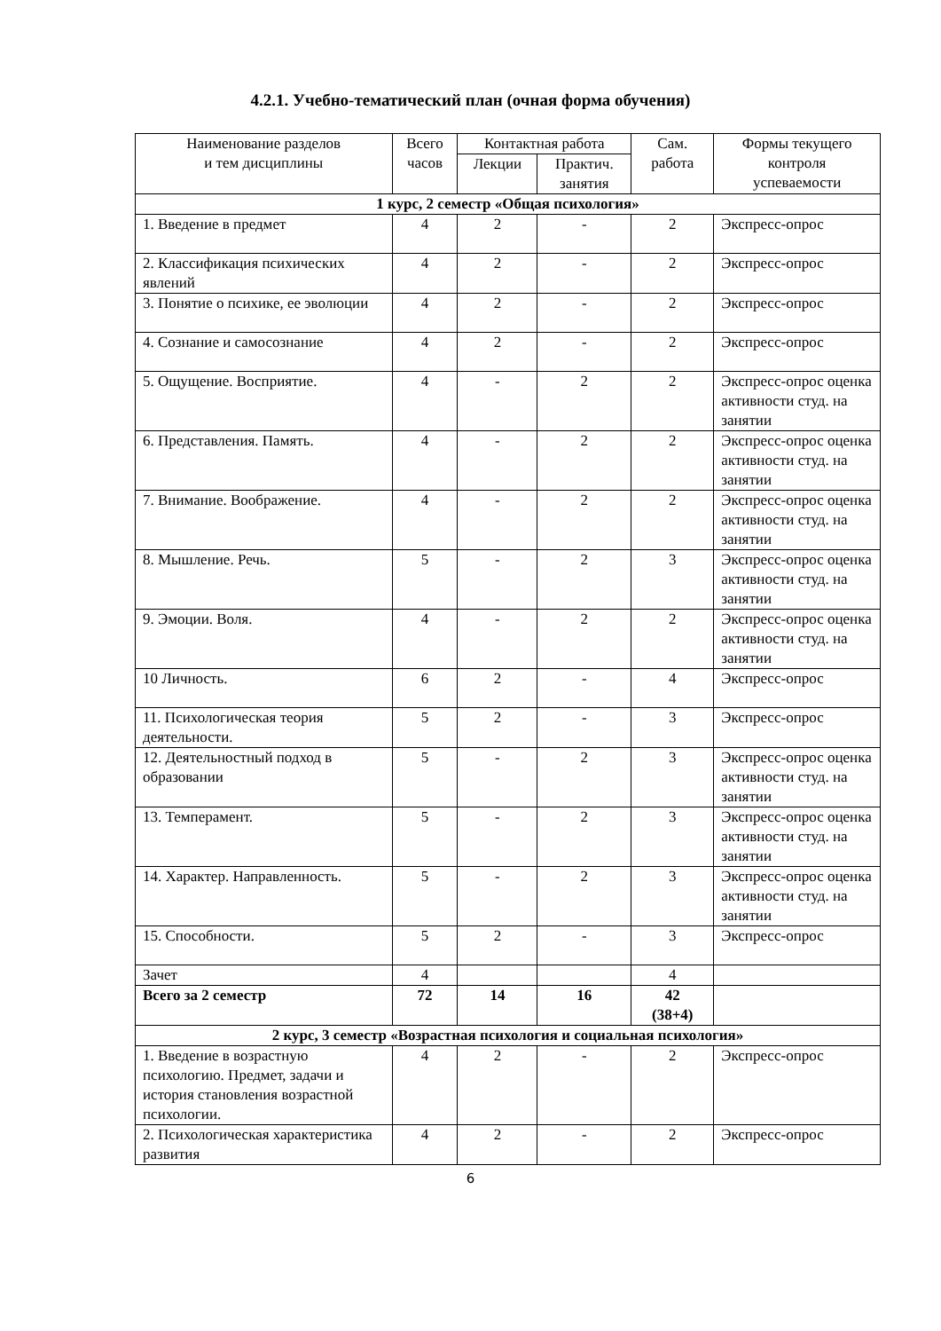4.2.1. Учебно-тематический план (очная форма обучения)
| Наименование разделов и тем дисциплины | Всего часов | Контактная работа | | Сам. работа | Формы текущего контроля успеваемости |
| --- | --- | --- | --- | --- | --- |
| | | Лекции | Практич. занятия | | |
| 1 курс, 2 семестр «Общая психология» | | | | | |
| 1. Введение в предмет | 4 | 2 | - | 2 | Экспресс-опрос |
| 2. Классификация психических явлений | 4 | 2 | - | 2 | Экспресс-опрос |
| 3. Понятие о психике, ее эволюции | 4 | 2 | - | 2 | Экспресс-опрос |
| 4. Сознание и самосознание | 4 | 2 | - | 2 | Экспресс-опрос |
| 5. Ощущение. Восприятие. | 4 | - | 2 | 2 | Экспресс-опрос оценка активности студ. на занятии |
| 6. Представления. Память. | 4 | - | 2 | 2 | Экспресс-опрос оценка активности студ. на занятии |
| 7. Внимание. Воображение. | 4 | - | 2 | 2 | Экспресс-опрос оценка активности студ. на занятии |
| 8. Мышление. Речь. | 5 | - | 2 | 3 | Экспресс-опрос оценка активности студ. на занятии |
| 9. Эмоции. Воля. | 4 | - | 2 | 2 | Экспресс-опрос оценка активности студ. на занятии |
| 10 Личность. | 6 | 2 | - | 4 | Экспресс-опрос |
| 11. Психологическая теория деятельности. | 5 | 2 | - | 3 | Экспресс-опрос |
| 12. Деятельностный подход в образовании | 5 | - | 2 | 3 | Экспресс-опрос оценка активности студ. на занятии |
| 13. Темперамент. | 5 | - | 2 | 3 | Экспресс-опрос оценка активности студ. на занятии |
| 14. Характер. Направленность. | 5 | - | 2 | 3 | Экспресс-опрос оценка активности студ. на занятии |
| 15. Способности. | 5 | 2 | - | 3 | Экспресс-опрос |
| Зачет | 4 | | | 4 | |
| Всего за 2 семестр | 72 | 14 | 16 | 42 (38+4) | |
| 2 курс, 3 семестр «Возрастная психология и социальная психология» | | | | | |
| 1. Введение в возрастную психологию. Предмет, задачи и история становления возрастной психологии. | 4 | 2 | - | 2 | Экспресс-опрос |
| 2. Психологическая характеристика развития | 4 | 2 | - | 2 | Экспресс-опрос |
6